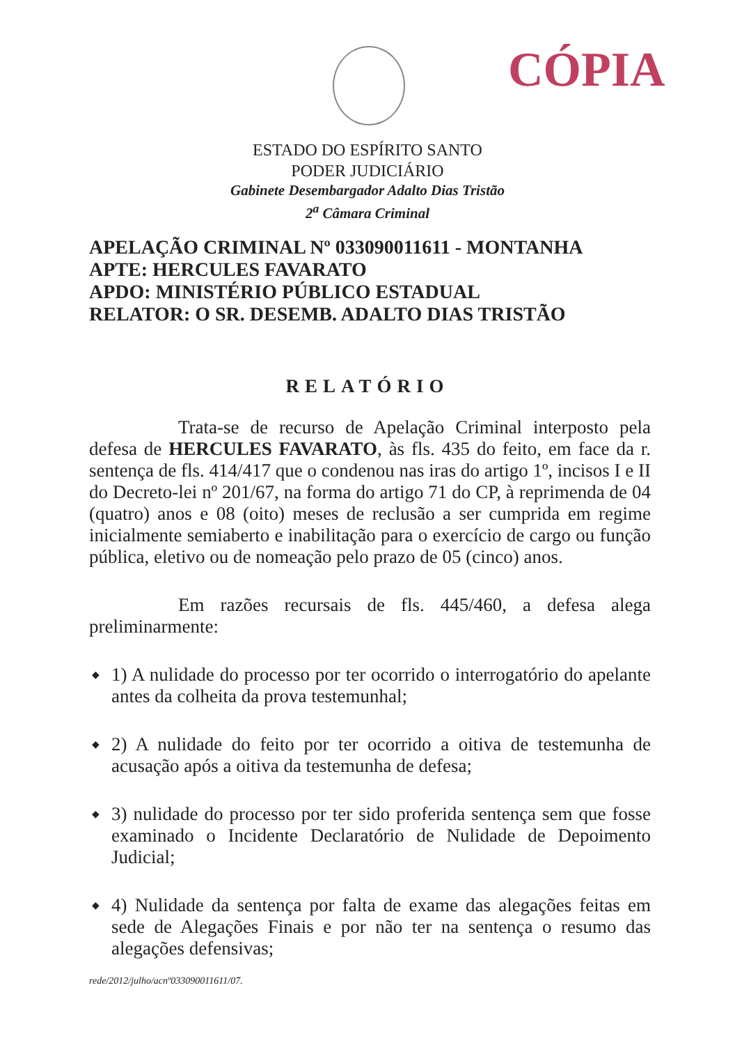CÓPIA
ESTADO DO ESPÍRITO SANTO
PODER JUDICIÁRIO
Gabinete Desembargador Adalto Dias Tristão
2<sup>a</sup> Câmara Criminal
APELAÇÃO CRIMINAL Nº 033090011611 - MONTANHA
APTE: HERCULES FAVARATO
APDO: MINISTÉRIO PÚBLICO ESTADUAL
RELATOR: O SR. DESEMB. ADALTO DIAS TRISTÃO
RELATÓRIO
Trata-se de recurso de Apelação Criminal interposto pela defesa de HERCULES FAVARATO, às fls. 435 do feito, em face da r. sentença de fls. 414/417 que o condenou nas iras do artigo 1º, incisos I e II do Decreto-lei nº 201/67, na forma do artigo 71 do CP, à reprimenda de 04 (quatro) anos e 08 (oito) meses de reclusão a ser cumprida em regime inicialmente semiaberto e inabilitação para o exercício de cargo ou função pública, eletivo ou de nomeação pelo prazo de 05 (cinco) anos.
Em razões recursais de fls. 445/460, a defesa alega preliminarmente:
◆ 1) A nulidade do processo por ter ocorrido o interrogatório do apelante antes da colheita da prova testemunhal;
◆ 2) A nulidade do feito por ter ocorrido a oitiva de testemunha de acusação após a oitiva da testemunha de defesa;
◆ 3) nulidade do processo por ter sido proferida sentença sem que fosse examinado o Incidente Declaratório de Nulidade de Depoimento Judicial;
◆ 4) Nulidade da sentença por falta de exame das alegações feitas em sede de Alegações Finais e por não ter na sentença o resumo das alegações defensivas;
rede/2012/julho/acnº033090011611/07.